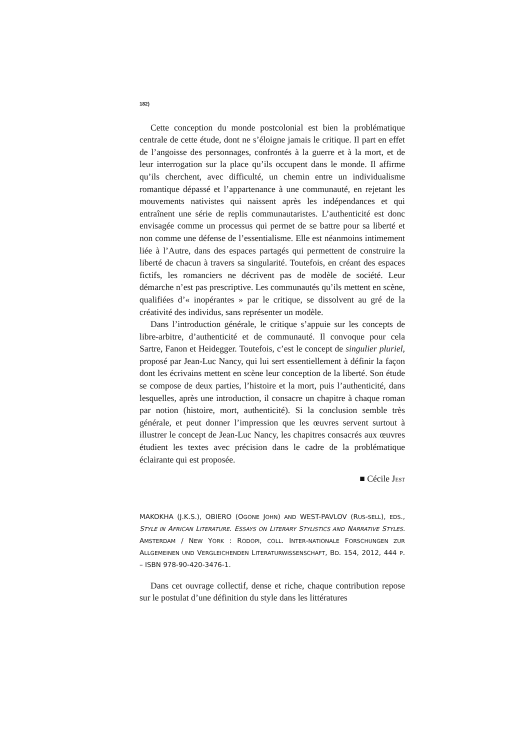182)
Cette conception du monde postcolonial est bien la problématique centrale de cette étude, dont ne s’éloigne jamais le critique. Il part en effet de l’angoisse des personnages, confrontés à la guerre et à la mort, et de leur interrogation sur la place qu’ils occupent dans le monde. Il affirme qu’ils cherchent, avec difficulté, un chemin entre un individualisme romantique dépassé et l’appartenance à une communauté, en rejetant les mouvements nativistes qui naissent après les indépendances et qui entraînent une série de replis communautaristes. L’authenticité est donc envisagée comme un processus qui permet de se battre pour sa liberté et non comme une défense de l’essentialisme. Elle est néanmoins intimement liée à l’Autre, dans des espaces partagés qui permettent de construire la liberté de chacun à travers sa singularité. Toutefois, en créant des espaces fictifs, les romanciers ne décrivent pas de modèle de société. Leur démarche n’est pas prescriptive. Les communautés qu’ils mettent en scène, qualifiées d’« inopérantes » par le critique, se dissolvent au gré de la créativité des individus, sans représenter un modèle.
Dans l’introduction générale, le critique s’appuie sur les concepts de libre-arbitre, d’authenticité et de communauté. Il convoque pour cela Sartre, Fanon et Heidegger. Toutefois, c’est le concept de singulier pluriel, proposé par Jean-Luc Nancy, qui lui sert essentiellement à définir la façon dont les écrivains mettent en scène leur conception de la liberté. Son étude se compose de deux parties, l’histoire et la mort, puis l’authenticité, dans lesquelles, après une introduction, il consacre un chapitre à chaque roman par notion (histoire, mort, authenticité). Si la conclusion semble très générale, et peut donner l’impression que les œuvres servent surtout à illustrer le concept de Jean-Luc Nancy, les chapitres consacrés aux œuvres étudient les textes avec précision dans le cadre de la problématique éclairante qui est proposée.
■ Cécile JEST
MAKOKHA (J.K.S.), OBIERO (OGONE JOHN) AND WEST-PAVLOV (RUS-SELL), EDS., STYLE IN AFRICAN LITERATURE. ESSAYS ON LITERARY STYLISTICS AND NARRATIVE STYLES. AMSTERDAM / NEW YORK : RODOPI, COLL. INTER-NATIONALE FORSCHUNGEN ZUR ALLGEMEINEN UND VERGLEICHENDEN LITERATURWISSENSCHAFT, BD. 154, 2012, 444 P. – ISBN 978-90-420-3476-1.
Dans cet ouvrage collectif, dense et riche, chaque contribution repose sur le postulat d’une définition du style dans les littératures